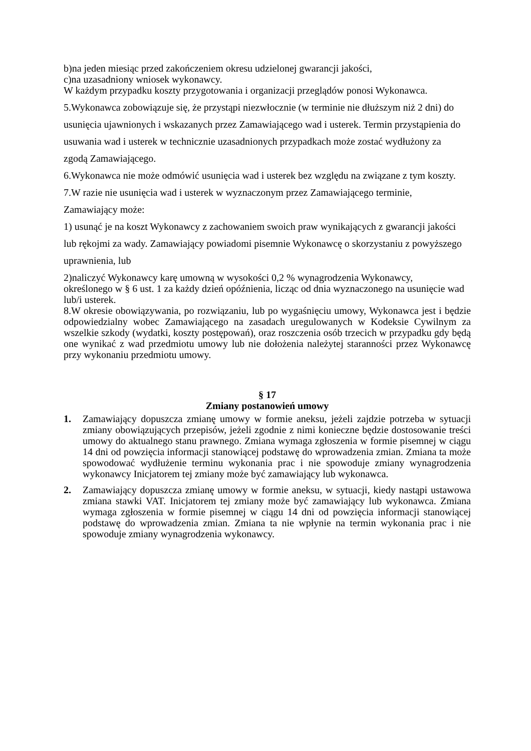b)na jeden miesiąc przed zakończeniem okresu udzielonej gwarancji jakości,
c)na uzasadniony wniosek wykonawcy.
W każdym przypadku koszty przygotowania i organizacji przeglądów ponosi Wykonawca.
5.Wykonawca zobowiązuje się, że przystąpi niezwłocznie (w terminie nie dłuższym niż 2 dni) do
usunięcia ujawnionych i wskazanych przez Zamawiającego wad i usterek. Termin przystąpienia do
usuwania wad i usterek w technicznie uzasadnionych przypadkach może zostać wydłużony za
zgodą Zamawiającego.
6.Wykonawca nie może odmówić usunięcia wad i usterek bez względu na związane z tym koszty.
7.W razie nie usunięcia wad i usterek w wyznaczonym przez Zamawiającego terminie,
Zamawiający może:
1) usunąć je na koszt Wykonawcy z zachowaniem swoich praw wynikających z gwarancji jakości
lub rękojmi za wady. Zamawiający powiadomi pisemnie Wykonawcę o skorzystaniu z powyższego
uprawnienia, lub
2)naliczyć Wykonawcy karę umowną w wysokości 0,2 % wynagrodzenia Wykonawcy,
określonego w § 6 ust. 1 za każdy dzień opóźnienia, licząc od dnia wyznaczonego na usunięcie wad
lub/i usterek.
8.W okresie obowiązywania, po rozwiązaniu, lub po wygaśnięciu umowy, Wykonawca jest i będzie odpowiedzialny wobec Zamawiającego na zasadach uregulowanych w Kodeksie Cywilnym za wszelkie szkody (wydatki, koszty postępowań), oraz roszczenia osób trzecich w przypadku gdy będą one wynikać z wad przedmiotu umowy lub nie dołożenia należytej staranności przez Wykonawcę przy wykonaniu przedmiotu umowy.
§ 17
Zmiany postanowień umowy
1. Zamawiający dopuszcza zmianę umowy w formie aneksu, jeżeli zajdzie potrzeba w sytuacji zmiany obowiązujących przepisów, jeżeli zgodnie z nimi konieczne będzie dostosowanie treści umowy do aktualnego stanu prawnego. Zmiana wymaga zgłoszenia w formie pisemnej w ciągu 14 dni od powzięcia informacji stanowiącej podstawę do wprowadzenia zmian. Zmiana ta może spowodować wydłużenie terminu wykonania prac i nie spowoduje zmiany wynagrodzenia wykonawcy Inicjatorem tej zmiany może być zamawiający lub wykonawca.
2. Zamawiający dopuszcza zmianę umowy w formie aneksu, w sytuacji, kiedy nastąpi ustawowa zmiana stawki VAT. Inicjatorem tej zmiany może być zamawiający lub wykonawca. Zmiana wymaga zgłoszenia w formie pisemnej w ciągu 14 dni od powzięcia informacji stanowiącej podstawę do wprowadzenia zmian. Zmiana ta nie wpłynie na termin wykonania prac i nie spowoduje zmiany wynagrodzenia wykonawcy.